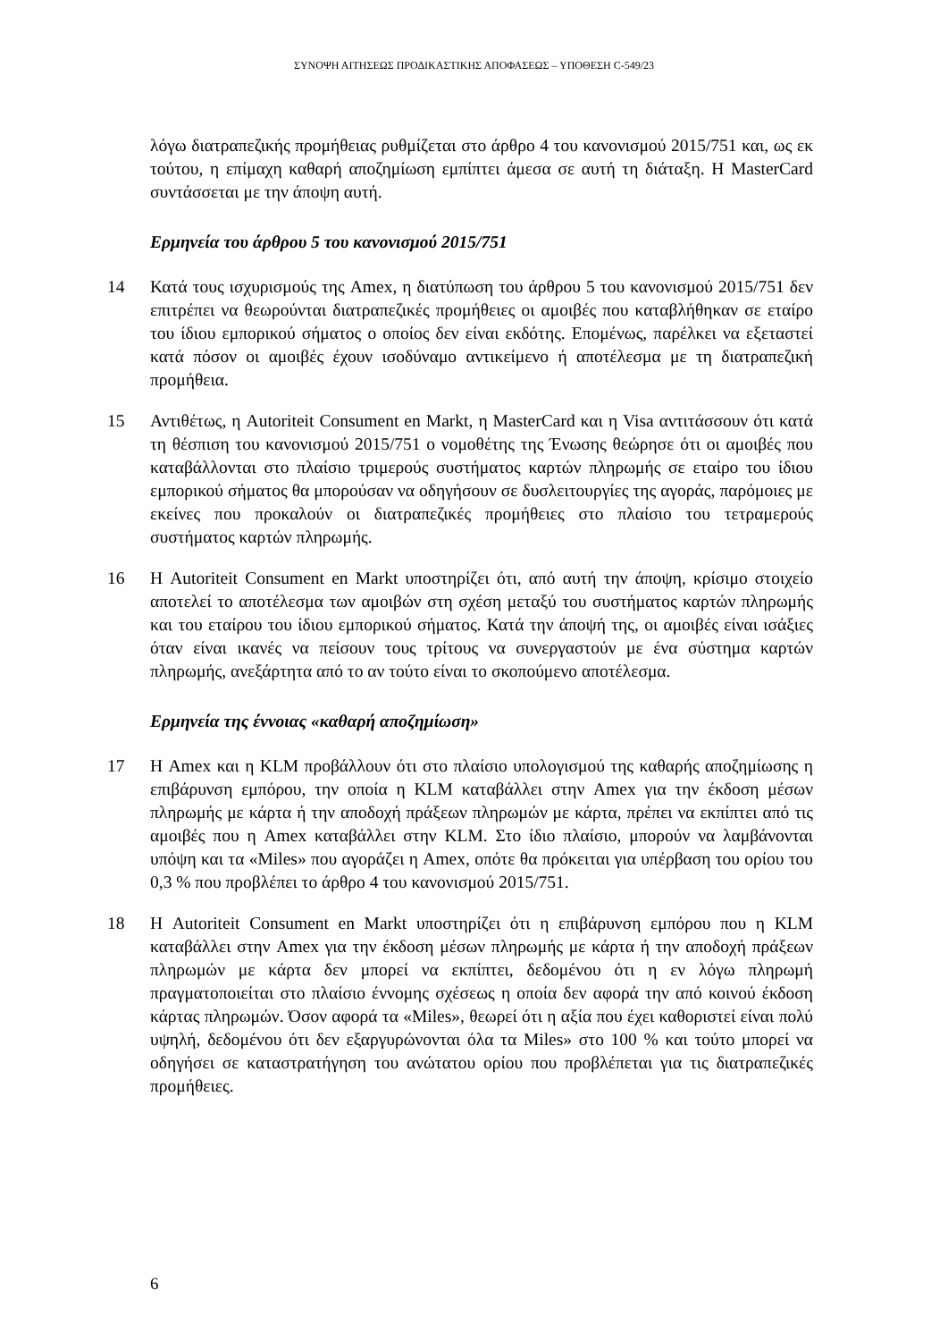ΣΥΝΟΨΗ ΑΙΤΗΣΕΩΣ ΠΡΟΔΙΚΑΣΤΙΚΗΣ ΑΠΟΦΑΣΕΩΣ – ΥΠΟΘΕΣΗ C-549/23
λόγω διατραπεζικής προμήθειας ρυθμίζεται στο άρθρο 4 του κανονισμού 2015/751 και, ως εκ τούτου, η επίμαχη καθαρή αποζημίωση εμπίπτει άμεσα σε αυτή τη διάταξη. Η MasterCard συντάσσεται με την άποψη αυτή.
Ερμηνεία του άρθρου 5 του κανονισμού 2015/751
14 Κατά τους ισχυρισμούς της Amex, η διατύπωση του άρθρου 5 του κανονισμού 2015/751 δεν επιτρέπει να θεωρούνται διατραπεζικές προμήθειες οι αμοιβές που καταβλήθηκαν σε εταίρο του ίδιου εμπορικού σήματος ο οποίος δεν είναι εκδότης. Επομένως, παρέλκει να εξεταστεί κατά πόσον οι αμοιβές έχουν ισοδύναμο αντικείμενο ή αποτέλεσμα με τη διατραπεζική προμήθεια.
15 Αντιθέτως, η Autoriteit Consument en Markt, η MasterCard και η Visa αντιτάσσουν ότι κατά τη θέσπιση του κανονισμού 2015/751 ο νομοθέτης της Ένωσης θεώρησε ότι οι αμοιβές που καταβάλλονται στο πλαίσιο τριμερούς συστήματος καρτών πληρωμής σε εταίρο του ίδιου εμπορικού σήματος θα μπορούσαν να οδηγήσουν σε δυσλειτουργίες της αγοράς, παρόμοιες με εκείνες που προκαλούν οι διατραπεζικές προμήθειες στο πλαίσιο του τετραμερούς συστήματος καρτών πληρωμής.
16 Η Autoriteit Consument en Markt υποστηρίζει ότι, από αυτή την άποψη, κρίσιμο στοιχείο αποτελεί το αποτέλεσμα των αμοιβών στη σχέση μεταξύ του συστήματος καρτών πληρωμής και του εταίρου του ίδιου εμπορικού σήματος. Κατά την άποψή της, οι αμοιβές είναι ισάξιες όταν είναι ικανές να πείσουν τους τρίτους να συνεργαστούν με ένα σύστημα καρτών πληρωμής, ανεξάρτητα από το αν τούτο είναι το σκοπούμενο αποτέλεσμα.
Ερμηνεία της έννοιας «καθαρή αποζημίωση»
17 Η Amex και η KLM προβάλλουν ότι στο πλαίσιο υπολογισμού της καθαρής αποζημίωσης η επιβάρυνση εμπόρου, την οποία η KLM καταβάλλει στην Amex για την έκδοση μέσων πληρωμής με κάρτα ή την αποδοχή πράξεων πληρωμών με κάρτα, πρέπει να εκπίπτει από τις αμοιβές που η Amex καταβάλλει στην KLM. Στο ίδιο πλαίσιο, μπορούν να λαμβάνονται υπόψη και τα «Miles» που αγοράζει η Amex, οπότε θα πρόκειται για υπέρβαση του ορίου του 0,3 % που προβλέπει το άρθρο 4 του κανονισμού 2015/751.
18 Η Autoriteit Consument en Markt υποστηρίζει ότι η επιβάρυνση εμπόρου που η KLM καταβάλλει στην Amex για την έκδοση μέσων πληρωμής με κάρτα ή την αποδοχή πράξεων πληρωμών με κάρτα δεν μπορεί να εκπίπτει, δεδομένου ότι η εν λόγω πληρωμή πραγματοποιείται στο πλαίσιο έννομης σχέσεως η οποία δεν αφορά την από κοινού έκδοση κάρτας πληρωμών. Όσον αφορά τα «Miles», θεωρεί ότι η αξία που έχει καθοριστεί είναι πολύ υψηλή, δεδομένου ότι δεν εξαργυρώνονται όλα τα Miles» στο 100 % και τούτο μπορεί να οδηγήσει σε καταστρατήγηση του ανώτατου ορίου που προβλέπεται για τις διατραπεζικές προμήθειες.
6